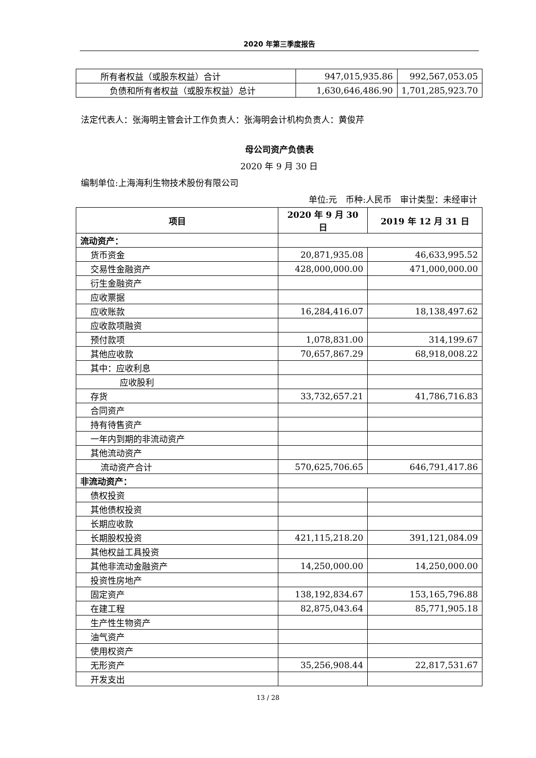2020 年第三季度报告
| 所有者权益（或股东权益）合计 | 947,015,935.86 | 992,567,053.05 |
| 负债和所有者权益（或股东权益）总计 | 1,630,646,486.90 | 1,701,285,923.70 |
法定代表人：张海明主管会计工作负责人：张海明会计机构负责人：黄俊芹
母公司资产负债表
2020 年 9 月 30 日
编制单位:上海海利生物技术股份有限公司
单位:元　币种:人民币　审计类型：未经审计
| 项目 | 2020 年 9 月 30 日 | 2019 年 12 月 31 日 |
| --- | --- | --- |
| 流动资产： | | |
| 货币资金 | 20,871,935.08 | 46,633,995.52 |
| 交易性金融资产 | 428,000,000.00 | 471,000,000.00 |
| 衍生金融资产 | | |
| 应收票据 | | |
| 应收账款 | 16,284,416.07 | 18,138,497.62 |
| 应收款项融资 | | |
| 预付款项 | 1,078,831.00 | 314,199.67 |
| 其他应收款 | 70,657,867.29 | 68,918,008.22 |
| 其中：应收利息 | | |
| 应收股利 | | |
| 存货 | 33,732,657.21 | 41,786,716.83 |
| 合同资产 | | |
| 持有待售资产 | | |
| 一年内到期的非流动资产 | | |
| 其他流动资产 | | |
| 流动资产合计 | 570,625,706.65 | 646,791,417.86 |
| 非流动资产： | | |
| 债权投资 | | |
| 其他债权投资 | | |
| 长期应收款 | | |
| 长期股权投资 | 421,115,218.20 | 391,121,084.09 |
| 其他权益工具投资 | | |
| 其他非流动金融资产 | 14,250,000.00 | 14,250,000.00 |
| 投资性房地产 | | |
| 固定资产 | 138,192,834.67 | 153,165,796.88 |
| 在建工程 | 82,875,043.64 | 85,771,905.18 |
| 生产性生物资产 | | |
| 油气资产 | | |
| 使用权资产 | | |
| 无形资产 | 35,256,908.44 | 22,817,531.67 |
| 开发支出 | | |
13 / 28